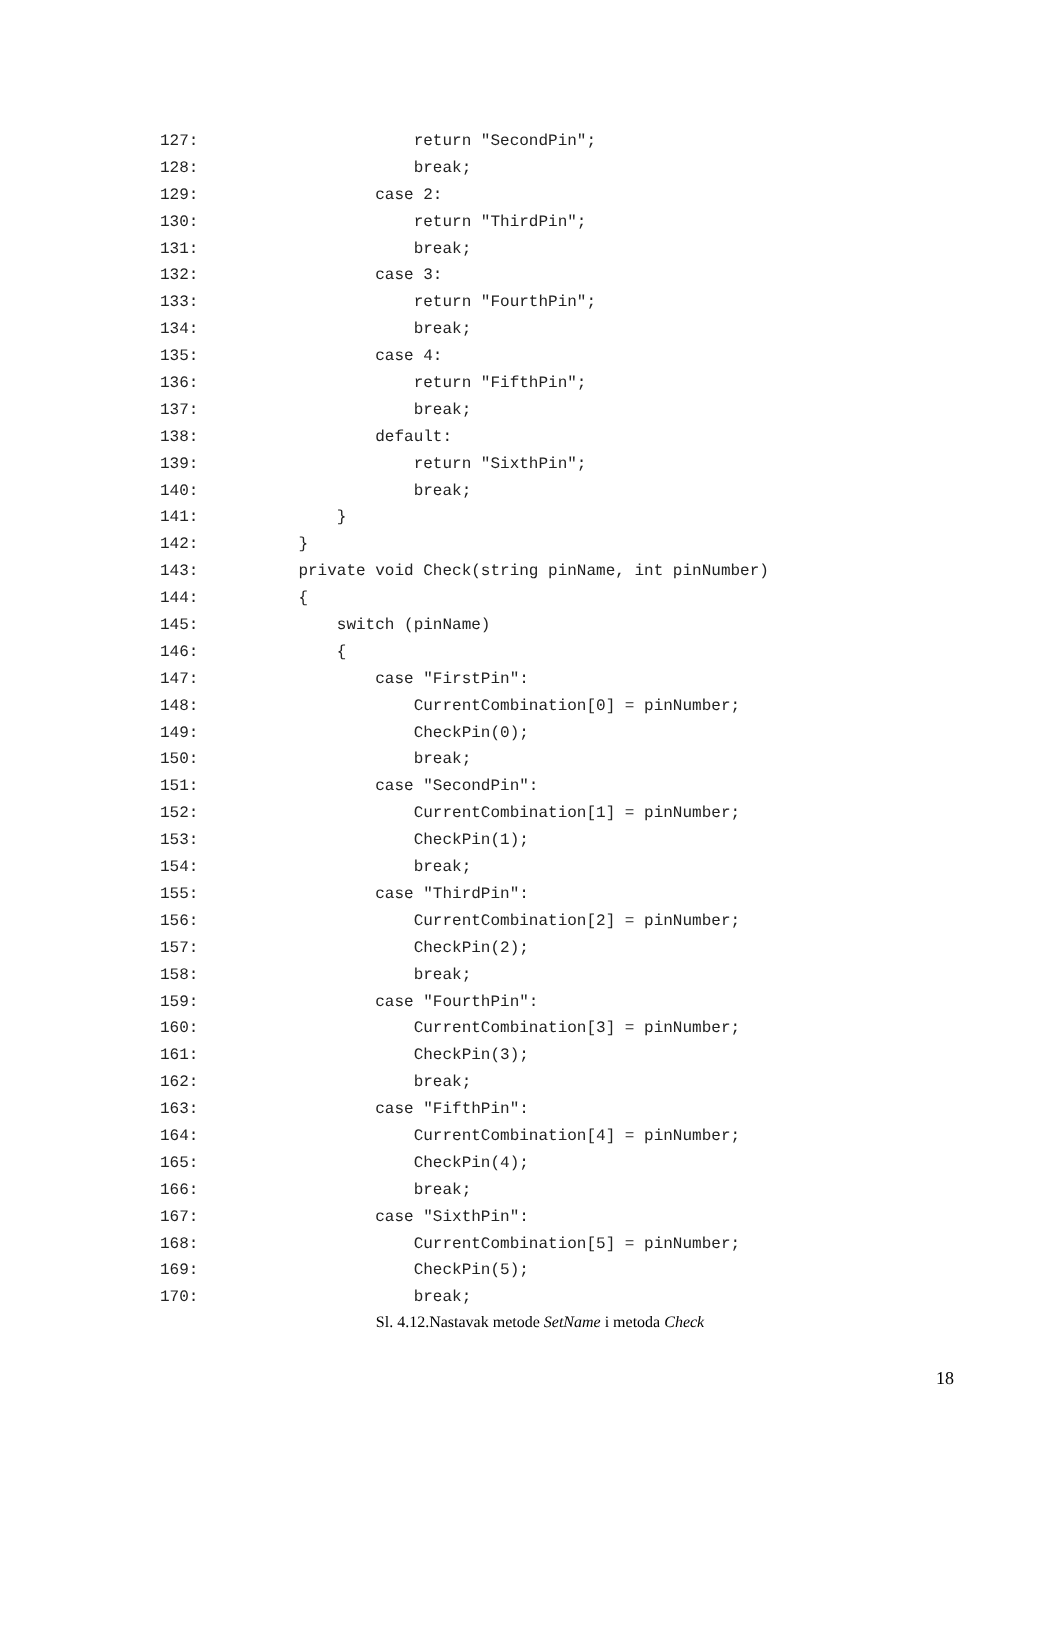127: return "SecondPin";
128: break;
129: case 2:
130: return "ThirdPin";
131: break;
132: case 3:
133: return "FourthPin";
134: break;
135: case 4:
136: return "FifthPin";
137: break;
138: default:
139: return "SixthPin";
140: break;
141: }
142: }
143: private void Check(string pinName, int pinNumber)
144: {
145: switch (pinName)
146: {
147: case "FirstPin":
148: CurrentCombination[0] = pinNumber;
149: CheckPin(0);
150: break;
151: case "SecondPin":
152: CurrentCombination[1] = pinNumber;
153: CheckPin(1);
154: break;
155: case "ThirdPin":
156: CurrentCombination[2] = pinNumber;
157: CheckPin(2);
158: break;
159: case "FourthPin":
160: CurrentCombination[3] = pinNumber;
161: CheckPin(3);
162: break;
163: case "FifthPin":
164: CurrentCombination[4] = pinNumber;
165: CheckPin(4);
166: break;
167: case "SixthPin":
168: CurrentCombination[5] = pinNumber;
169: CheckPin(5);
170: break;
Sl. 4.12.Nastavak metode SetName i metoda Check
18